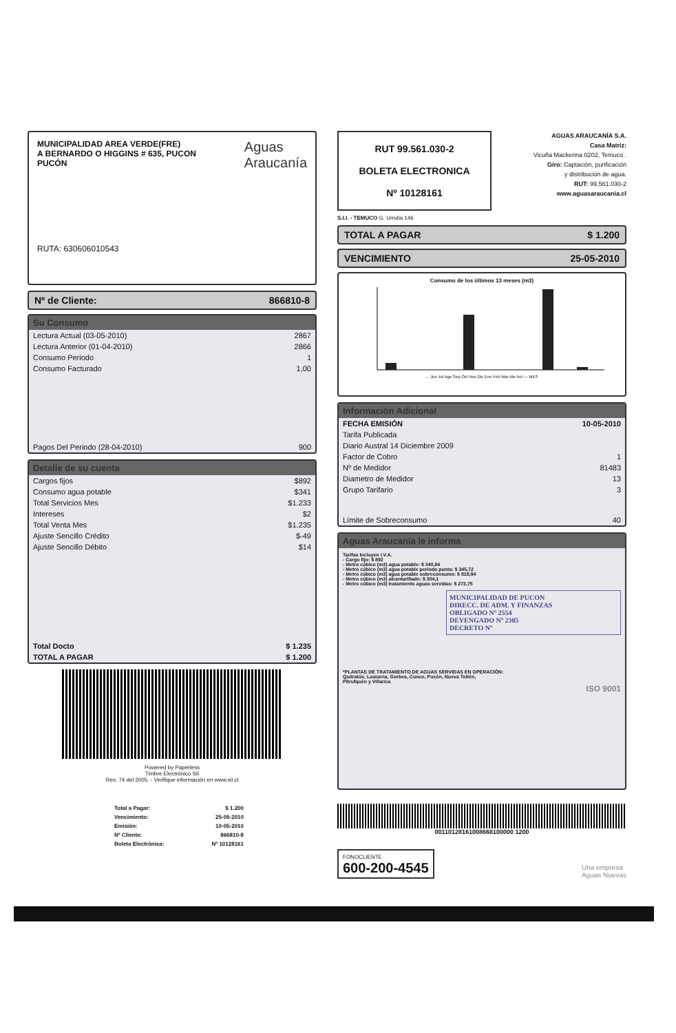Aguas
Araucanía
MUNICIPALIDAD AREA VERDE(FRE)
A BERNARDO O HIGGINS # 635, PUCON
PUCÓN
RUTA: 630606010543
Nº de Cliente: 866810-8
Su Consumo
| Lectura Actual (03-05-2010) | 2867 |
| Lectura Anterior (01-04-2010) | 2866 |
| Consumo Periodo | 1 |
| Consumo Facturado | 1,00 |
| Pagos Del Periodo (28-04-2010) | 900 |
Detalle de su cuenta
| Cargos fijos | $892 |
| Consumo agua potable | $341 |
| Total Servicios Mes | $1.233 |
| Intereses | $2 |
| Total Venta Mes | $1.235 |
| Ajuste Sencillo Crédito | $-49 |
| Ajuste Sencillo Débito | $14 |
| Total Docto | $ 1.235 |
| TOTAL A PAGAR | $ 1.200 |
Powered by Paperless
Timbre Electrónico SII
Res. 74 del 2005. - Verifique información en www.sii.cl
| Total a Pagar: | $ 1.200 |
| Vencimiento: | 25-05-2010 |
| Emisión: | 10-05-2010 |
| Nº Cliente: | 866810-8 |
| Boleta Electrónica: | Nº 10128161 |
RUT 99.561.030-2
BOLETA ELECTRONICA
Nº 10128161
AGUAS ARAUCANÍA S.A.
Casa Matriz:
Vicuña Mackenna 0202, Temuco .
Giro: Captación, purificación
y distribución de agua.
RUT: 99.561.030-2
www.aguasaraucania.cl
S.I.I. - TEMUCO G. Urrutia 146
TOTAL A PAGAR $ 1.200
VENCIMIENTO 25-05-2010
Consumo de los últimos 13 meses (m3)
... Jun Jul Ago Sep Oct Nov Dic Ene Feb Mar Abr Act — MES
Información Adicional
| FECHA EMISIÓN | 10-05-2010 |
| Tarifa Publicada | |
| Diario Austral 14 Diciembre 2009 | |
| Factor de Cobro | 1 |
| Nº de Medidor | 81483 |
| Diametro de Medidor | 13 |
| Grupo Tarifario | 3 |
| Límite de Sobreconsumo | 40 |
Aguas Araucanía le informa
Tarifas Incluyen I.V.A.
- Cargo fijo: $ 892
- Metro cúbico (m3) agua potable: $ 340,84
- Metro cúbico (m3) agua potable periodo punta: $ 345,72
- Metro cúbico (m3) agua potable sobreconsumo: $ 819,94
- Metro cúbico (m3) alcantarillado: $ 304,1
- Metro cúbico (m3) tratamiento aguas servidas: $ 273,75
MUNICIPALIDAD DE PUCON
DIRECC. DE ADM. Y FINANZAS
OBLIGADO Nº 2554
DEVENGADO Nº 2305
DECRETO Nº
*PLANTAS DE TRATAMIENTO DE AGUAS SERVIDAS EN OPERACIÓN:
Quitratúe, Lastarria, Gorbea, Cunco, Pucón, Nueva Toltén,
Pitrufquén y Villarica
ISO 9001
00110128161008668100000 1200
FONOCLIENTE
600-200-4545
Una empresa
Aguas Nuevas